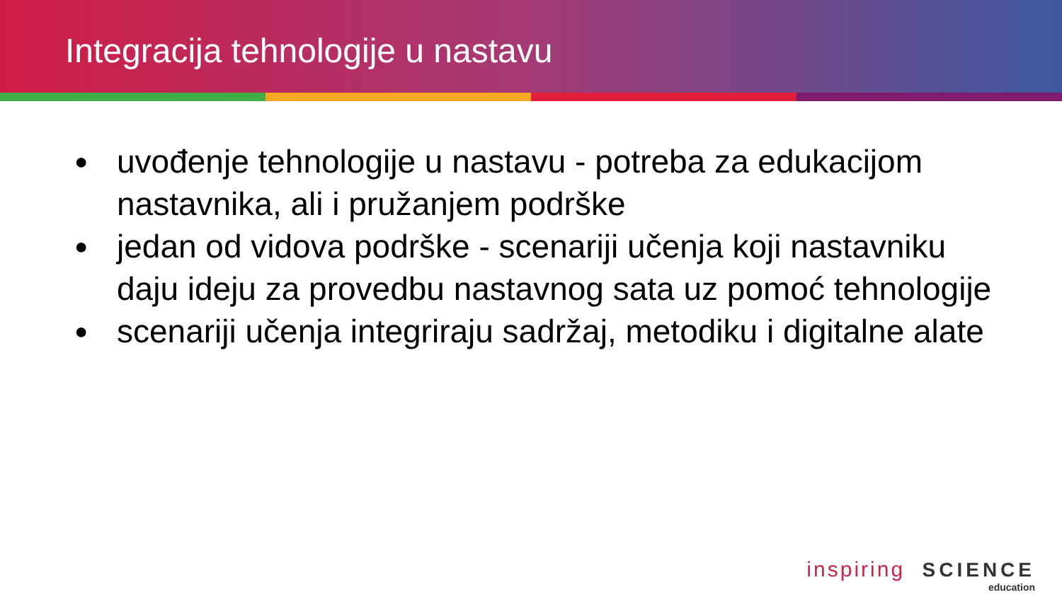Integracija tehnologije u nastavu
● uvođenje tehnologije u nastavu - potreba za edukacijom nastavnika, ali i pružanjem podrške
● jedan od vidova podrške - scenariji učenja koji nastavniku daju ideju za provedbu nastavnog sata uz pomoć tehnologije
● scenariji učenja integriraju sadržaj, metodiku i digitalne alate
inspiring SCIENCE
education